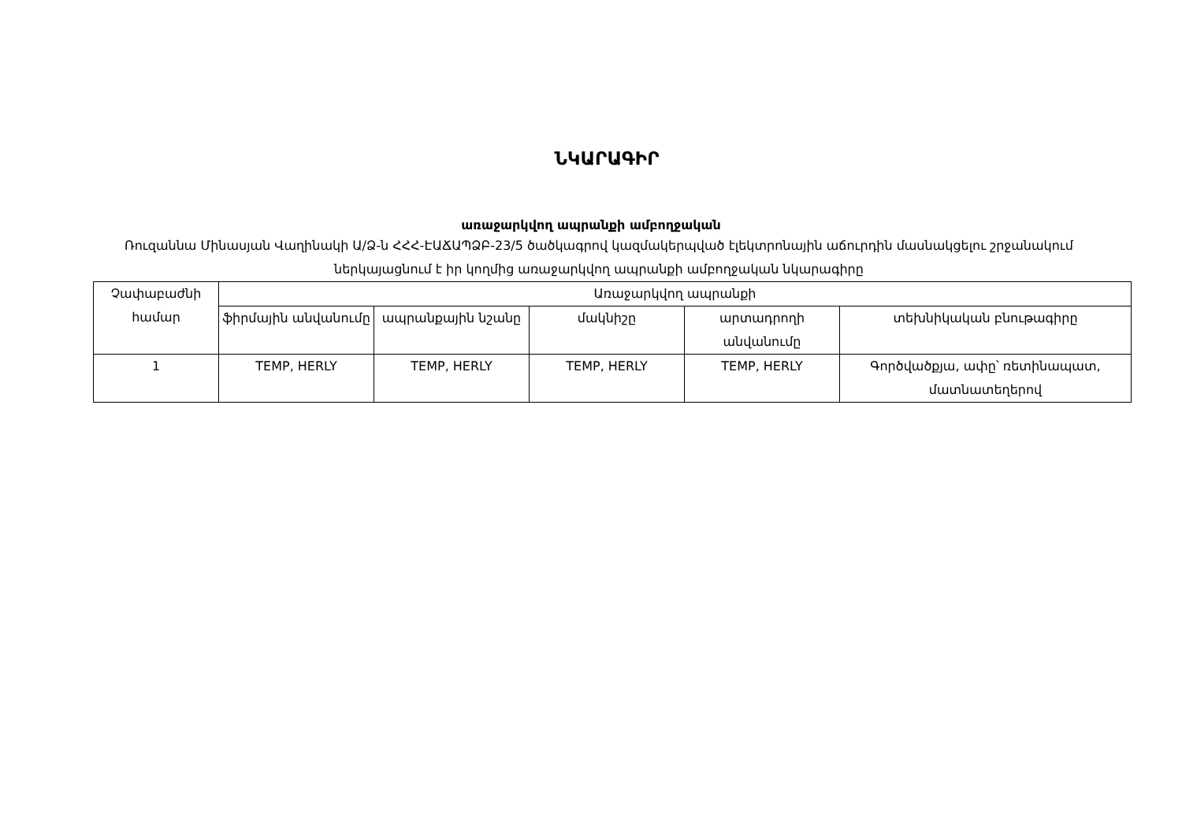ՆԿԱՐԱԳԻՐ
առաջարկվող ապրանքի ամբողջական
Ռուզաննա Մինասյան Վաղինակի Ա/Ձ-ն ՀՀՀ-ԷԱՃԱՊՁԲ-23/5 ծածկագրով կազմակերպված էլեկտրոնային աճուրդին մասնակցելու շրջանակում ներկայացնում է իր կողմից առաջարկվող ապրանքի ամբողջական նկարագիրը
| Չափաբաժնի համար | Առաջարկվող ապրանքի | | | | |
| --- | --- | --- | --- | --- | --- |
| | ֆիրմային անվանումը | ապրանքային նշանը | մակնիշը | արտադրողի անվանումը | տեխնիկական բնութագիրը |
| 1 | TEMP, HERLY | TEMP, HERLY | TEMP, HERLY | TEMP, HERLY | Գործվածքյա, ափը՝ ռետինապատ, մատնատեղերով |